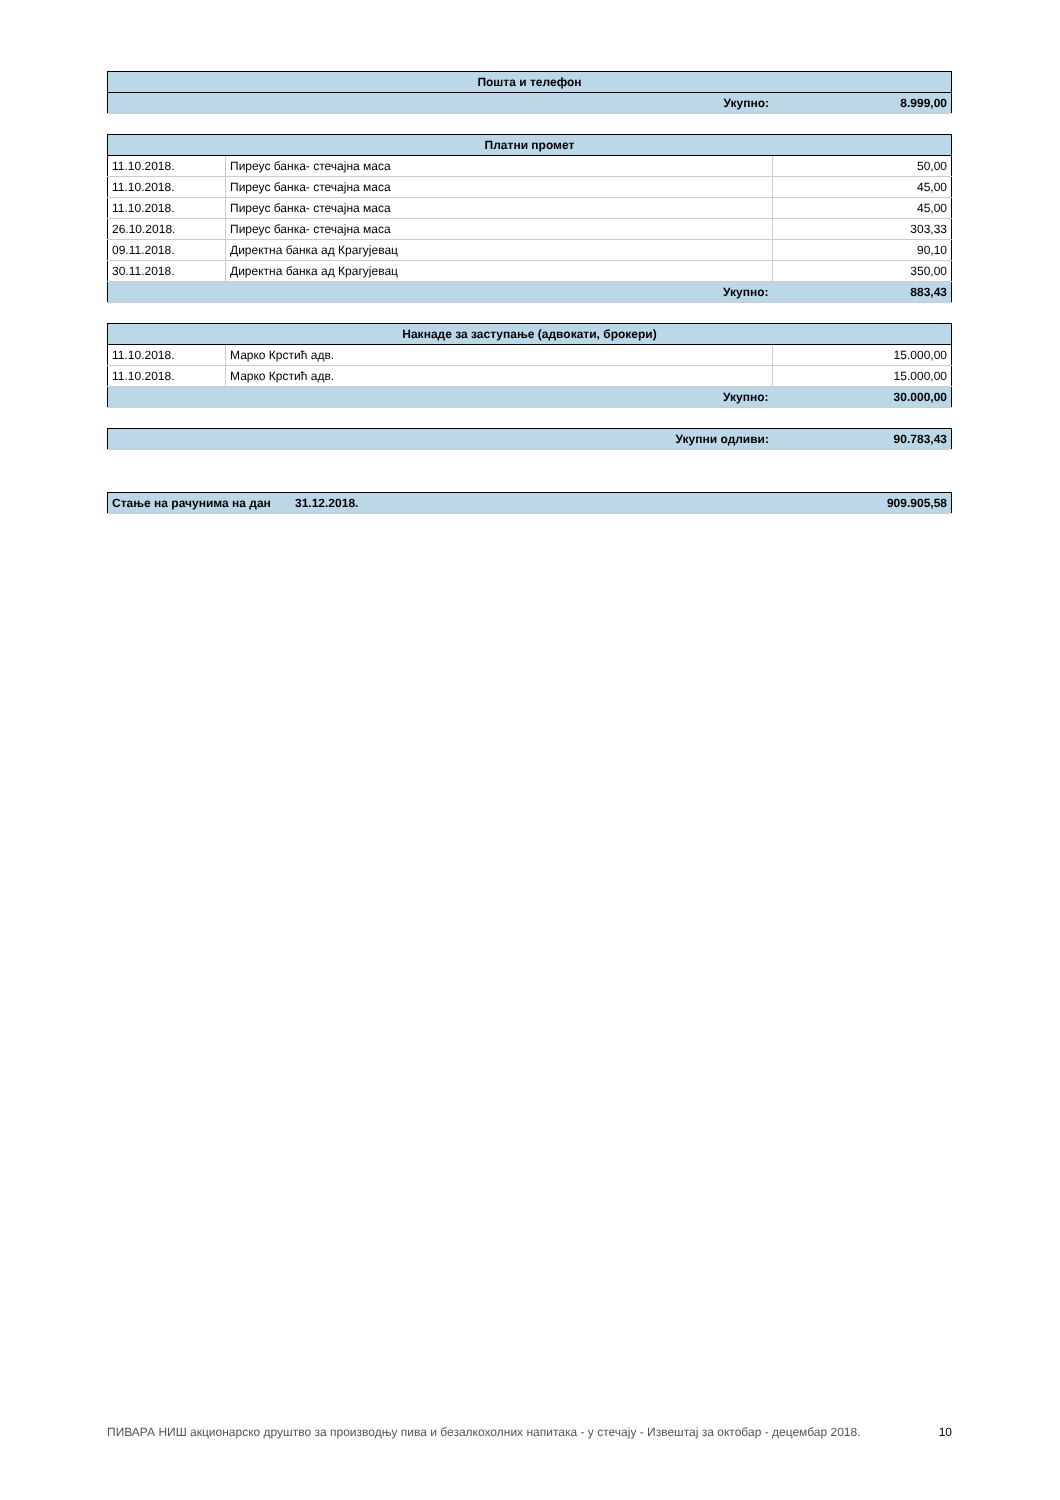| Пошта и телефон | | |
| --- | --- | --- |
| | Укупно: | 8.999,00 |
| Платни промет | | |
| --- | --- | --- |
| 11.10.2018. | Пиреус банка- стечајна маса | 50,00 |
| 11.10.2018. | Пиреус банка- стечајна маса | 45,00 |
| 11.10.2018. | Пиреус банка- стечајна маса | 45,00 |
| 26.10.2018. | Пиреус банка- стечајна маса | 303,33 |
| 09.11.2018. | Директна банка ад Крагујевац | 90,10 |
| 30.11.2018. | Директна банка ад Крагујевац | 350,00 |
| | Укупно: | 883,43 |
| Накнаде за заступање (адвокати, брокери) | | |
| --- | --- | --- |
| 11.10.2018. | Марко Крстић адв. | 15.000,00 |
| 11.10.2018. | Марко Крстић адв. | 15.000,00 |
| | Укупно: | 30.000,00 |
| Укупни одливи: | 90.783,43 |
| Стање на рачунима на дан | 31.12.2018. | 909.905,58 |
ПИВАРА НИШ акционарско друштво за производњу пива и безалкохолних напитака - у стечају - Извештај за октобар - децембар 2018. 10